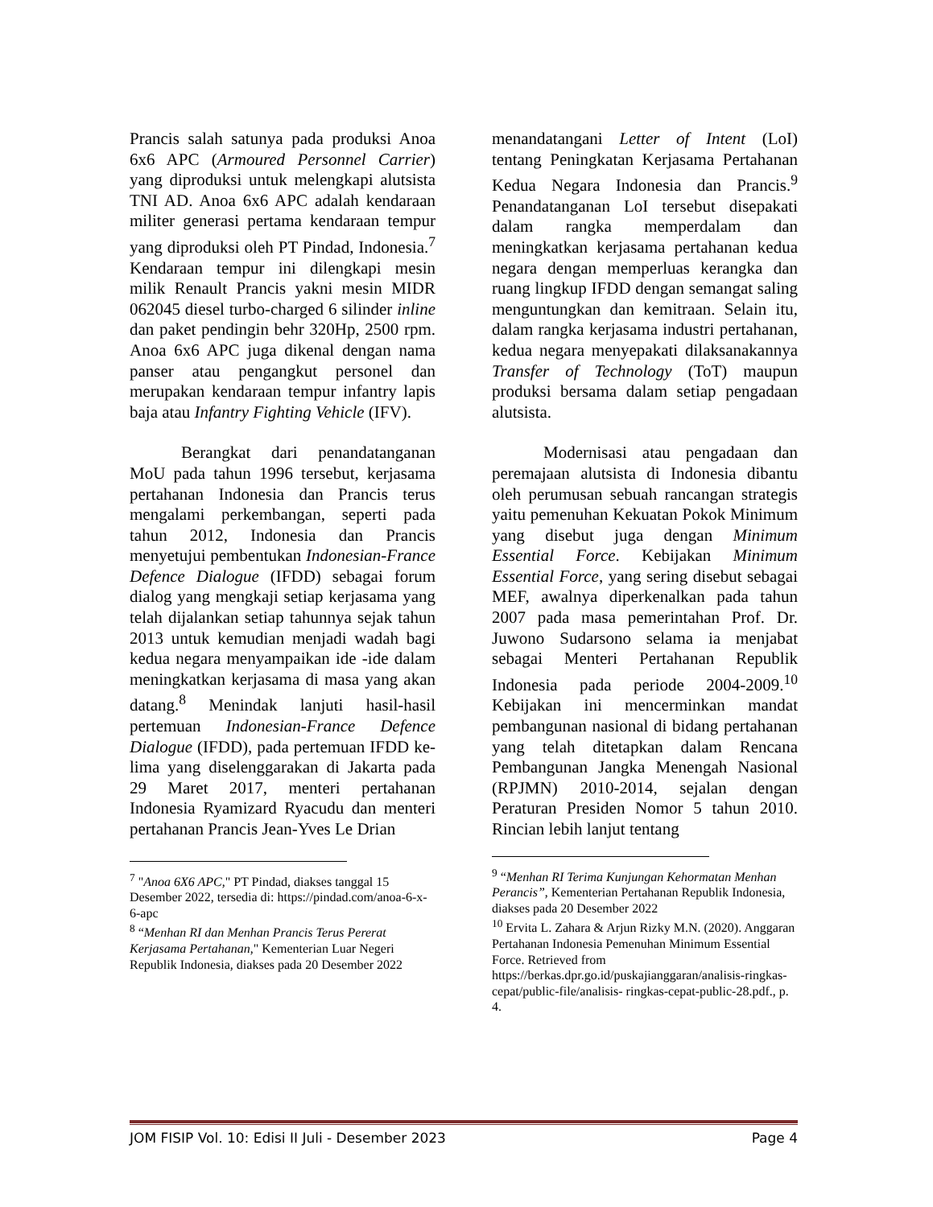Prancis salah satunya pada produksi Anoa 6x6 APC (Armoured Personnel Carrier) yang diproduksi untuk melengkapi alutsista TNI AD. Anoa 6x6 APC adalah kendaraan militer generasi pertama kendaraan tempur yang diproduksi oleh PT Pindad, Indonesia.<sup>7</sup> Kendaraan tempur ini dilengkapi mesin milik Renault Prancis yakni mesin MIDR 062045 diesel turbo-charged 6 silinder inline dan paket pendingin behr 320Hp, 2500 rpm. Anoa 6x6 APC juga dikenal dengan nama panser atau pengangkut personel dan merupakan kendaraan tempur infantry lapis baja atau Infantry Fighting Vehicle (IFV).
Berangkat dari penandatanganan MoU pada tahun 1996 tersebut, kerjasama pertahanan Indonesia dan Prancis terus mengalami perkembangan, seperti pada tahun 2012, Indonesia dan Prancis menyetujui pembentukan Indonesian-France Defence Dialogue (IFDD) sebagai forum dialog yang mengkaji setiap kerjasama yang telah dijalankan setiap tahunnya sejak tahun 2013 untuk kemudian menjadi wadah bagi kedua negara menyampaikan ide -ide dalam meningkatkan kerjasama di masa yang akan datang.<sup>8</sup> Menindak lanjuti hasil-hasil pertemuan Indonesian-France Defence Dialogue (IFDD), pada pertemuan IFDD ke-lima yang diselenggarakan di Jakarta pada 29 Maret 2017, menteri pertahanan Indonesia Ryamizard Ryacudu dan menteri pertahanan Prancis Jean-Yves Le Drian
<sup>7</sup> "Anoa 6X6 APC," PT Pindad, diakses tanggal 15 Desember 2022, tersedia di: https://pindad.com/anoa-6-x-6-apc
<sup>8</sup> “Menhan RI dan Menhan Prancis Terus Pererat Kerjasama Pertahanan," Kementerian Luar Negeri Republik Indonesia, diakses pada 20 Desember 2022
menandatangani Letter of Intent (LoI) tentang Peningkatan Kerjasama Pertahanan Kedua Negara Indonesia dan Prancis.<sup>9</sup> Penandatanganan LoI tersebut disepakati dalam rangka memperdalam dan meningkatkan kerjasama pertahanan kedua negara dengan memperluas kerangka dan ruang lingkup IFDD dengan semangat saling menguntungkan dan kemitraan. Selain itu, dalam rangka kerjasama industri pertahanan, kedua negara menyepakati dilaksanakannya Transfer of Technology (ToT) maupun produksi bersama dalam setiap pengadaan alutsista.
Modernisasi atau pengadaan dan peremajaan alutsista di Indonesia dibantu oleh perumusan sebuah rancangan strategis yaitu pemenuhan Kekuatan Pokok Minimum yang disebut juga dengan Minimum Essential Force. Kebijakan Minimum Essential Force, yang sering disebut sebagai MEF, awalnya diperkenalkan pada tahun 2007 pada masa pemerintahan Prof. Dr. Juwono Sudarsono selama ia menjabat sebagai Menteri Pertahanan Republik Indonesia pada periode 2004-2009.<sup>10</sup> Kebijakan ini mencerminkan mandat pembangunan nasional di bidang pertahanan yang telah ditetapkan dalam Rencana Pembangunan Jangka Menengah Nasional (RPJMN) 2010-2014, sejalan dengan Peraturan Presiden Nomor 5 tahun 2010. Rincian lebih lanjut tentang
<sup>9</sup> “Menhan RI Terima Kunjungan Kehormatan Menhan Perancis”, Kementerian Pertahanan Republik Indonesia, diakses pada 20 Desember 2022
<sup>10</sup> Ervita L. Zahara & Arjun Rizky M.N. (2020). Anggaran Pertahanan Indonesia Pemenuhan Minimum Essential Force. Retrieved from https://berkas.dpr.go.id/puskajianggaran/analisis-ringkas-cepat/public-file/analisis- ringkas-cepat-public-28.pdf., p. 4.
JOM FISIP Vol. 10: Edisi II Juli - Desember 2023 Page 4